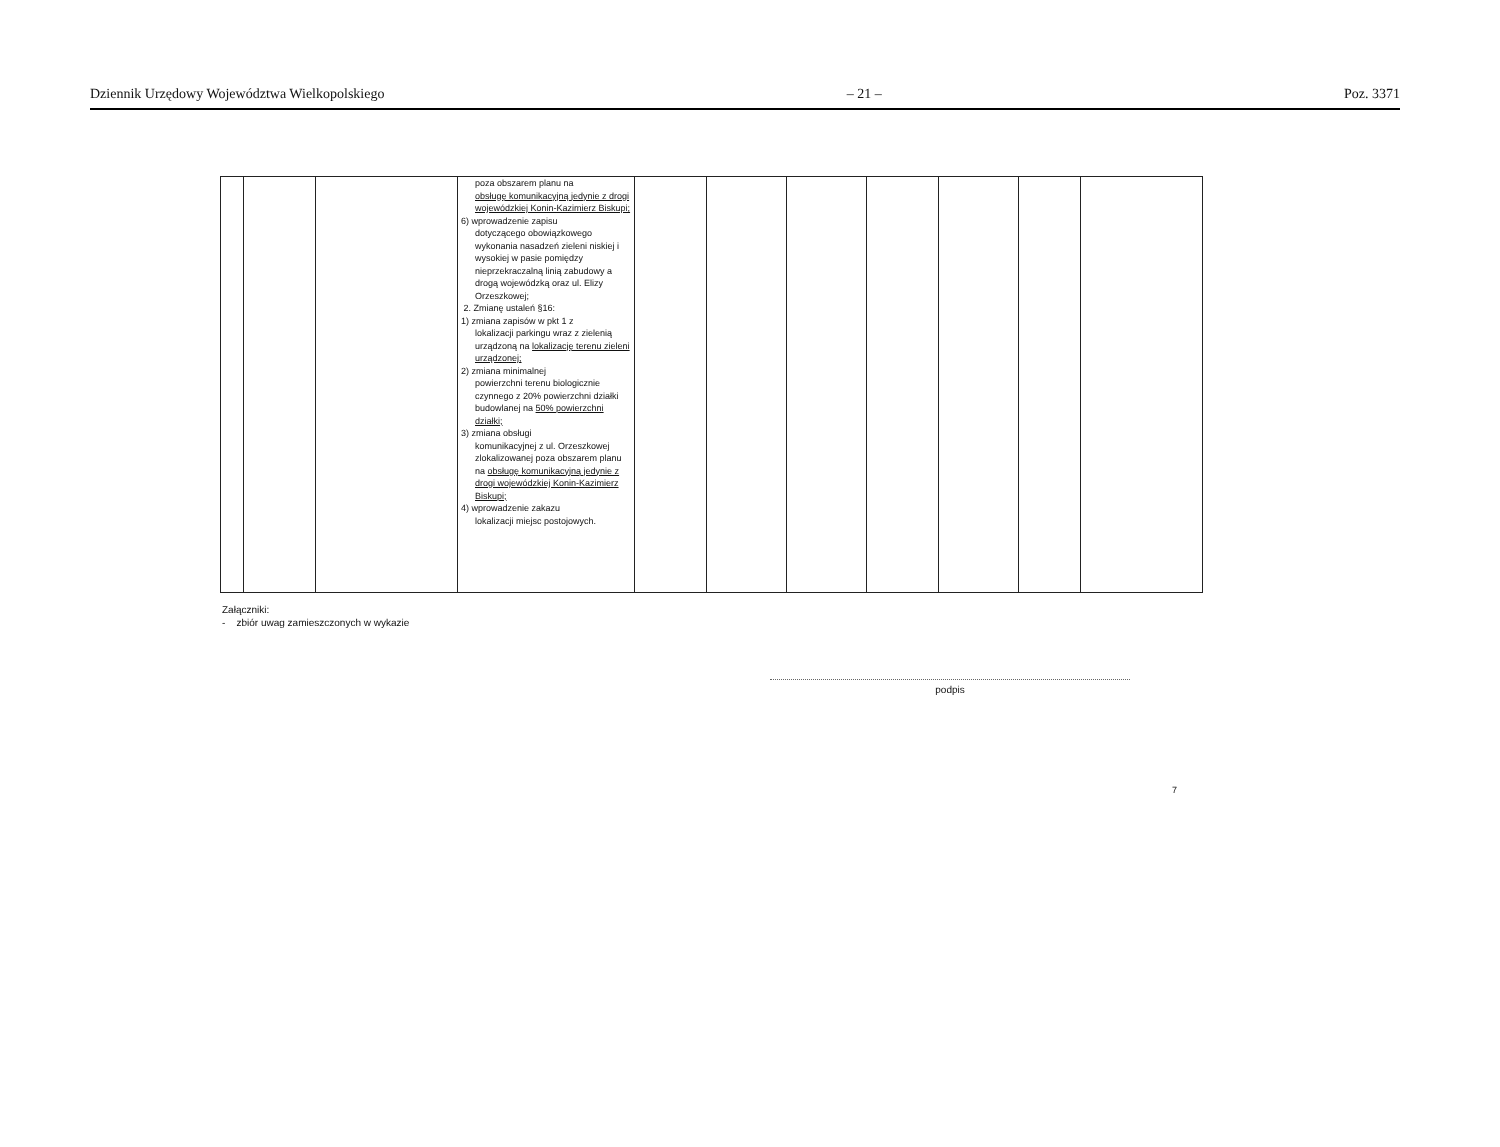Dziennik Urzędowy Województwa Wielkopolskiego – 21 – Poz. 3371
| | | | poza obszarem planu na obsługę komunikacyjną jedynie z drogi wojewódzkiej Konin-Kazimierz Biskupi; 6) wprowadzenie zapisu dotyczącego obowiązkowego wykonania nasadzeń zieleni niskiej i wysokiej w pasie pomiędzy nieprzekraczalną linią zabudowy a drogą wojewódzką oraz ul. Elizy Orzeszkowej; 2. Zmianę ustaleń §16: 1) zmiana zapisów w pkt 1 z lokalizacji parkingu wraz z zielenią urządzoną na lokalizację terenu zieleni urządzonej; 2) zmiana minimalnej powierzchni terenu biologicznie czynnego z 20% powierzchni działki budowlanej na 50% powierzchni działki; 3) zmiana obsługi komunikacyjnej z ul. Orzeszkowej zlokalizowanej poza obszarem planu na obsługę komunikacyjną jedynie z drogi wojewódzkiej Konin-Kazimierz Biskupi; 4) wprowadzenie zakazu lokalizacji miejsc postojowych. | | | | | | | |
Załączniki:
- zbiór uwag zamieszczonych w wykazie
podpis
7